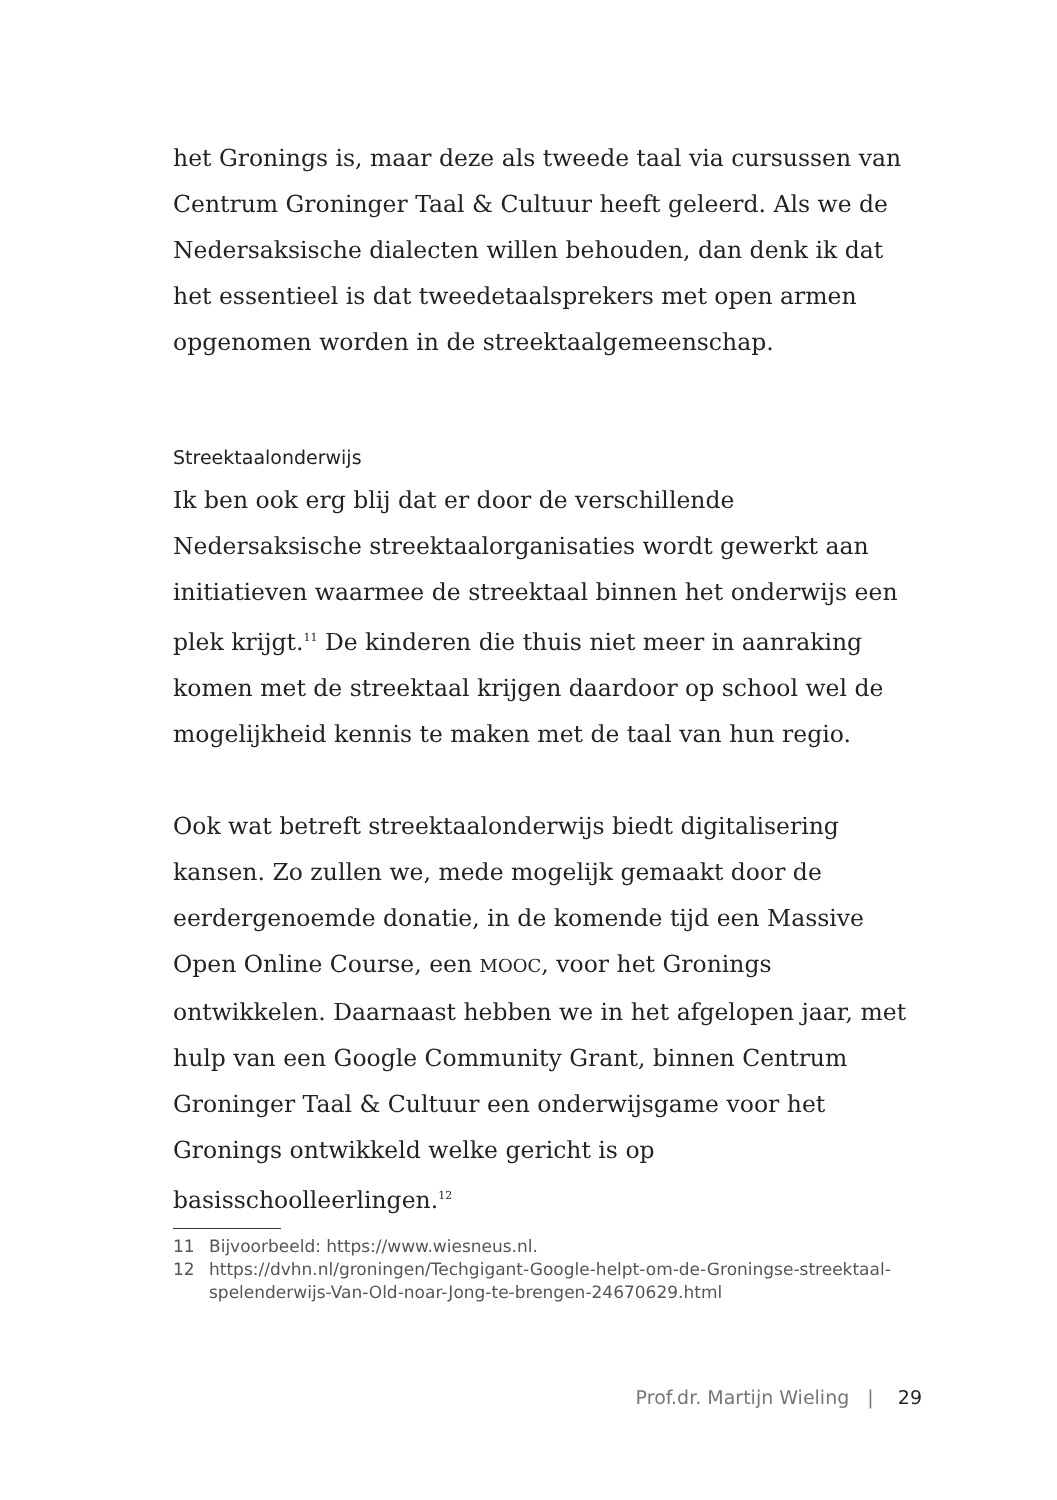het Gronings is, maar deze als tweede taal via cursussen van Centrum Groninger Taal & Cultuur heeft geleerd. Als we de Nedersaksische dialecten willen behouden, dan denk ik dat het essentieel is dat tweedetaalsprekers met open armen opgenomen worden in de streektaalgemeenschap.
Streektaalonderwijs
Ik ben ook erg blij dat er door de verschillende Nedersaksische streektaalorganisaties wordt gewerkt aan initiatieven waarmee de streektaal binnen het onderwijs een plek krijgt.<sup>11</sup> De kinderen die thuis niet meer in aanraking komen met de streektaal krijgen daardoor op school wel de mogelijkheid kennis te maken met de taal van hun regio.
Ook wat betreft streektaalonderwijs biedt digitalisering kansen. Zo zullen we, mede mogelijk gemaakt door de eerdergenoemde donatie, in de komende tijd een Massive Open Online Course, een MOOC, voor het Gronings ontwikkelen. Daarnaast hebben we in het afgelopen jaar, met hulp van een Google Community Grant, binnen Centrum Groninger Taal & Cultuur een onderwijsgame voor het Gronings ontwikkeld welke gericht is op basisschoolleerlingen.<sup>12</sup>
11 Bijvoorbeeld: https://www.wiesneus.nl.
12 https://dvhn.nl/groningen/Techgigant-Google-helpt-om-de-Groningse-streektaal-spelenderwijs-Van-Old-noar-Jong-te-brengen-24670629.html
Prof.dr. Martijn Wieling | 29